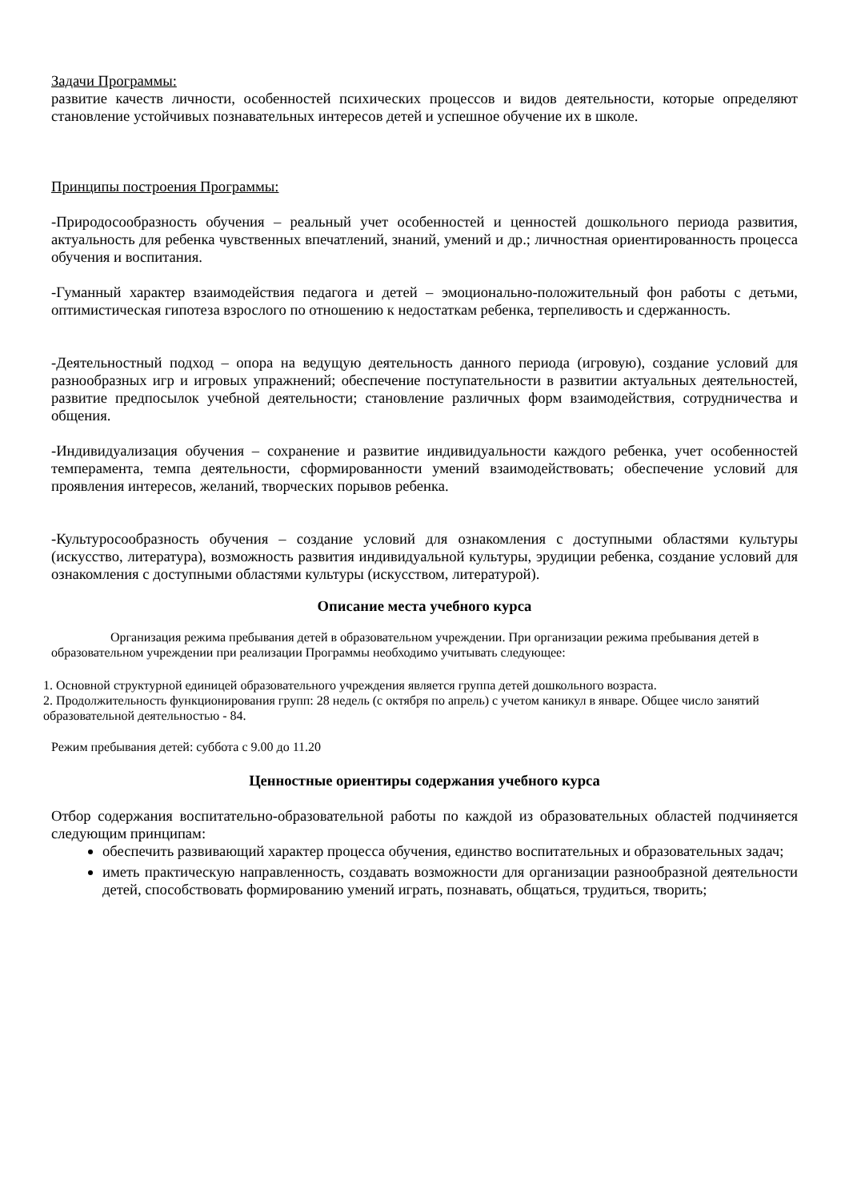Задачи Программы:
развитие качеств личности, особенностей психических процессов и видов деятельности, которые определяют становление устойчивых познавательных интересов детей и успешное обучение их в школе.
Принципы построения Программы:
-Природосообразность обучения – реальный учет особенностей и ценностей дошкольного периода развития, актуальность для ребенка чувственных впечатлений, знаний, умений и др.; личностная ориентированность процесса обучения и воспитания.
-Гуманный характер взаимодействия педагога и детей – эмоционально-положительный фон работы с детьми, оптимистическая гипотеза взрослого по отношению к недостаткам ребенка, терпеливость и сдержанность.
-Деятельностный подход – опора на ведущую деятельность данного периода (игровую), создание условий для разнообразных игр и игровых упражнений; обеспечение поступательности в развитии актуальных деятельностей, развитие предпосылок учебной деятельности; становление различных форм взаимодействия, сотрудничества и общения.
-Индивидуализация обучения – сохранение и развитие индивидуальности каждого ребенка, учет особенностей темперамента, темпа деятельности, сформированности умений взаимодействовать; обеспечение условий для проявления интересов, желаний, творческих порывов ребенка.
-Культуросообразность обучения – создание условий для ознакомления с доступными областями культуры (искусство, литература), возможность развития индивидуальной культуры, эрудиции ребенка, создание условий для ознакомления с доступными областями культуры (искусством, литературой).
Описание места учебного курса
Организация режима пребывания детей в образовательном учреждении. При организации режима пребывания детей в образовательном учреждении при реализации Программы необходимо учитывать следующее:
1. Основной структурной единицей образовательного учреждения является группа детей дошкольного возраста.
2. Продолжительность функционирования групп: 28 недель (с октября по апрель) с учетом каникул в январе. Общее число занятий образовательной деятельностью - 84.
Режим пребывания детей: суббота с 9.00 до 11.20
Ценностные ориентиры содержания учебного курса
Отбор содержания воспитательно-образовательной работы по каждой из образовательных областей подчиняется следующим принципам:
обеспечить развивающий характер процесса обучения, единство воспитательных и образовательных задач;
иметь практическую направленность, создавать возможности для организации разнообразной деятельности детей, способствовать формированию умений играть, познавать, общаться, трудиться, творить;